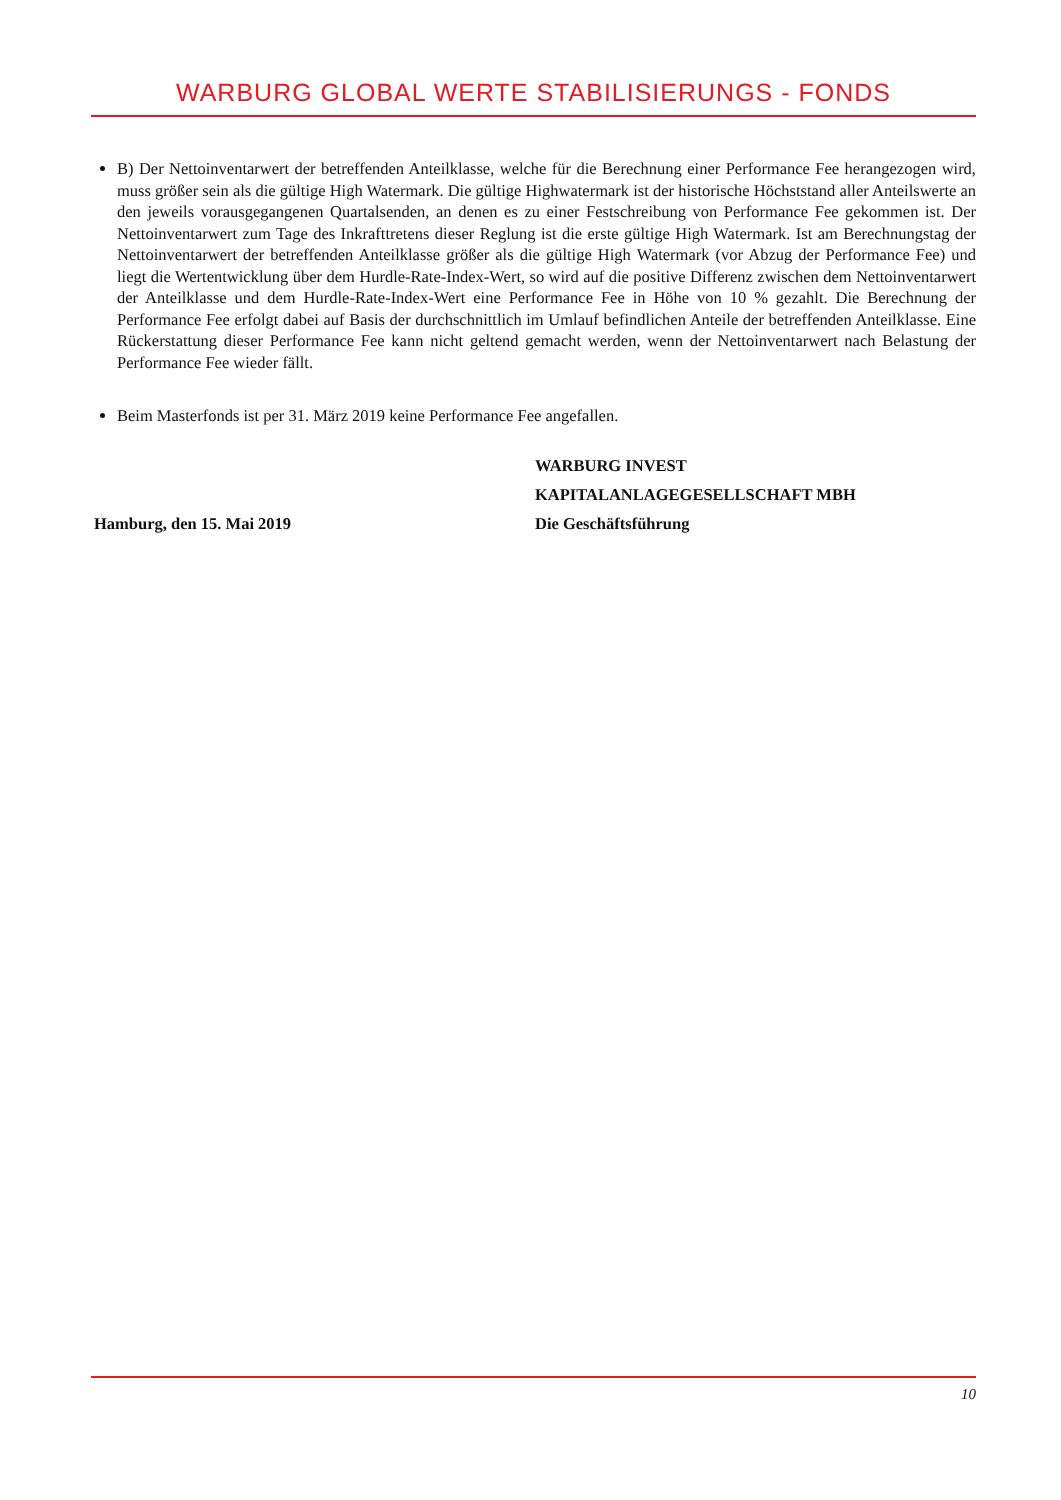WARBURG GLOBAL WERTE STABILISIERUNGS - FONDS
B) Der Nettoinventarwert der betreffenden Anteilklasse, welche für die Berechnung einer Performance Fee herangezogen wird, muss größer sein als die gültige High Watermark. Die gültige Highwatermark ist der historische Höchststand aller Anteilswerte an den jeweils vorausgegangenen Quartalsenden, an denen es zu einer Festschreibung von Performance Fee gekommen ist. Der Nettoinventarwert zum Tage des Inkrafttretens dieser Reglung ist die erste gültige High Watermark. Ist am Berechnungstag der Nettoinventarwert der betreffenden Anteilklasse größer als die gültige High Watermark (vor Abzug der Performance Fee) und liegt die Wertentwicklung über dem Hurdle-Rate-Index-Wert, so wird auf die positive Differenz zwischen dem Nettoinventarwert der Anteilklasse und dem Hurdle-Rate-Index-Wert eine Performance Fee in Höhe von 10 % gezahlt. Die Berechnung der Performance Fee erfolgt dabei auf Basis der durchschnittlich im Umlauf befindlichen Anteile der betreffenden Anteilklasse. Eine Rückerstattung dieser Performance Fee kann nicht geltend gemacht werden, wenn der Nettoinventarwert nach Belastung der Performance Fee wieder fällt.
Beim Masterfonds ist per 31. März 2019 keine Performance Fee angefallen.
Hamburg, den 15. Mai 2019 WARBURG INVEST
KAPITALANLAGEGESELLSCHAFT MBH
Die Geschäftsführung
10